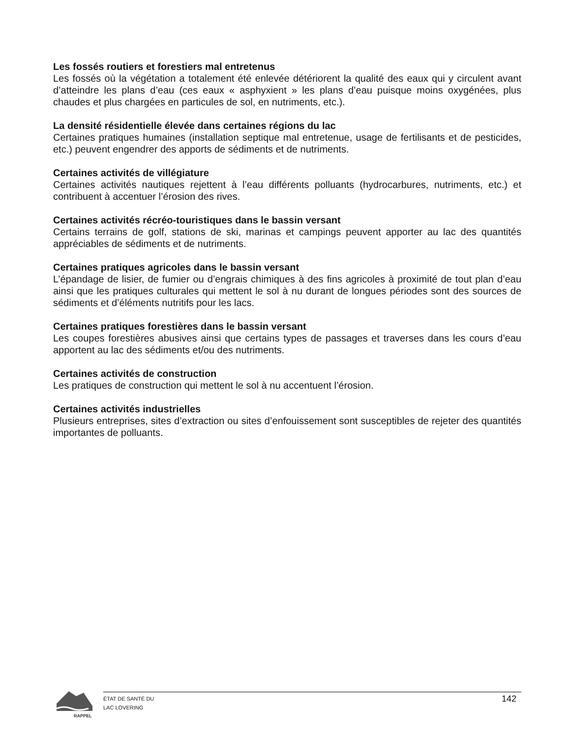Les fossés routiers et forestiers mal entretenus
Les fossés où la végétation a totalement été enlevée détériorent la qualité des eaux qui y circulent avant d’atteindre les plans d’eau (ces eaux « asphyxient » les plans d’eau puisque moins oxygénées, plus chaudes et plus chargées en particules de sol, en nutriments, etc.).
La densité résidentielle élevée dans certaines régions du lac
Certaines pratiques humaines (installation septique mal entretenue, usage de fertilisants et de pesticides, etc.) peuvent engendrer des apports de sédiments et de nutriments.
Certaines activités de villégiature
Certaines activités nautiques rejettent à l’eau différents polluants (hydrocarbures, nutriments, etc.) et contribuent à accentuer l’érosion des rives.
Certaines activités récréo-touristiques dans le bassin versant
Certains terrains de golf, stations de ski, marinas et campings peuvent apporter au lac des quantités appréciables de sédiments et de nutriments.
Certaines pratiques agricoles dans le bassin versant
L’épandage de lisier, de fumier ou d’engrais chimiques à des fins agricoles à proximité de tout plan d’eau ainsi que les pratiques culturales qui mettent le sol à nu durant de longues périodes sont des sources de sédiments et d’éléments nutritifs pour les lacs.
Certaines pratiques forestières dans le bassin versant
Les coupes forestières abusives ainsi que certains types de passages et traverses dans les cours d’eau apportent au lac des sédiments et/ou des nutriments.
Certaines activités de construction
Les pratiques de construction qui mettent le sol à nu accentuent l’érosion.
Certaines activités industrielles
Plusieurs entreprises, sites d’extraction ou sites d’enfouissement sont susceptibles de rejeter des quantités importantes de polluants.
RAPPEL
ÉTAT DE SANTÉ DU
LAC LOVERING
142